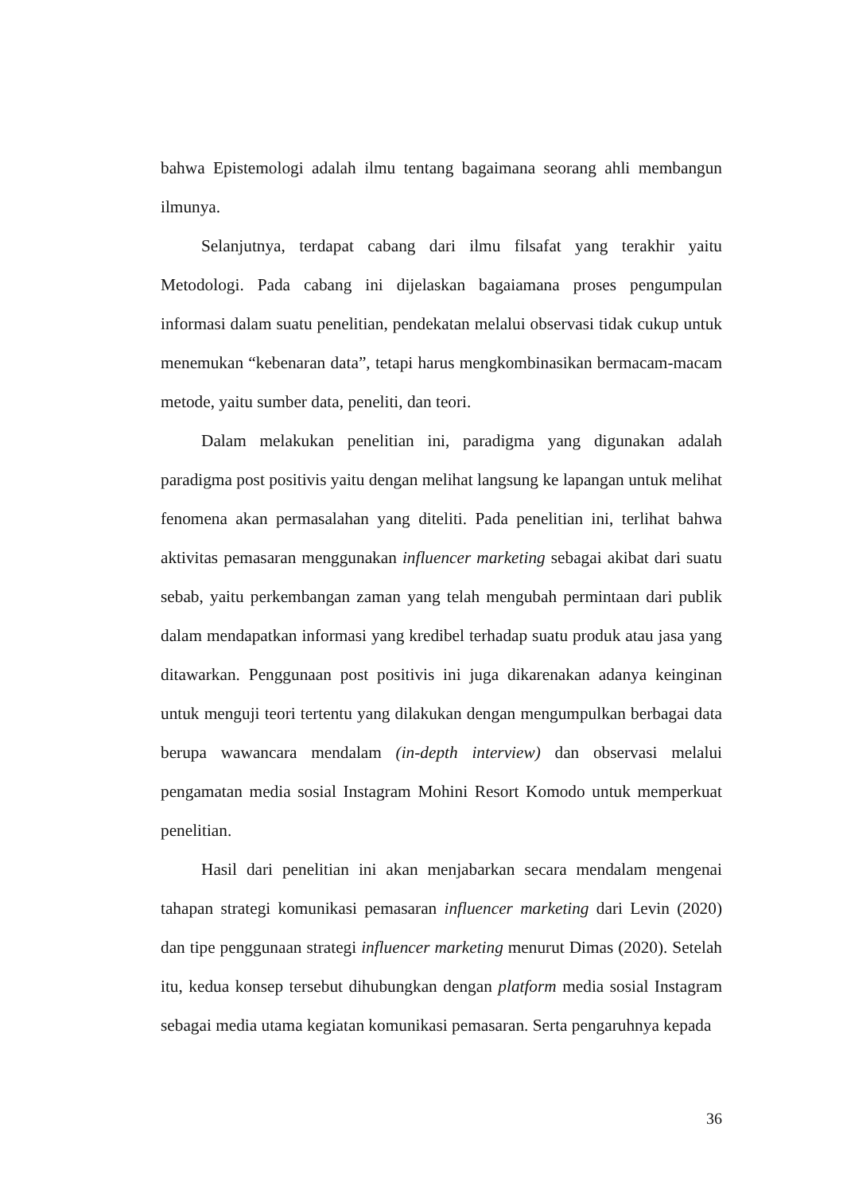bahwa Epistemologi adalah ilmu tentang bagaimana seorang ahli membangun ilmunya.
Selanjutnya, terdapat cabang dari ilmu filsafat yang terakhir yaitu Metodologi. Pada cabang ini dijelaskan bagaiamana proses pengumpulan informasi dalam suatu penelitian, pendekatan melalui observasi tidak cukup untuk menemukan “kebenaran data”, tetapi harus mengkombinasikan bermacam-macam metode, yaitu sumber data, peneliti, dan teori.
Dalam melakukan penelitian ini, paradigma yang digunakan adalah paradigma post positivis yaitu dengan melihat langsung ke lapangan untuk melihat fenomena akan permasalahan yang diteliti. Pada penelitian ini, terlihat bahwa aktivitas pemasaran menggunakan influencer marketing sebagai akibat dari suatu sebab, yaitu perkembangan zaman yang telah mengubah permintaan dari publik dalam mendapatkan informasi yang kredibel terhadap suatu produk atau jasa yang ditawarkan. Penggunaan post positivis ini juga dikarenakan adanya keinginan untuk menguji teori tertentu yang dilakukan dengan mengumpulkan berbagai data berupa wawancara mendalam (in-depth interview) dan observasi melalui pengamatan media sosial Instagram Mohini Resort Komodo untuk memperkuat penelitian.
Hasil dari penelitian ini akan menjabarkan secara mendalam mengenai tahapan strategi komunikasi pemasaran influencer marketing dari Levin (2020) dan tipe penggunaan strategi influencer marketing menurut Dimas (2020). Setelah itu, kedua konsep tersebut dihubungkan dengan platform media sosial Instagram sebagai media utama kegiatan komunikasi pemasaran. Serta pengaruhnya kepada
36